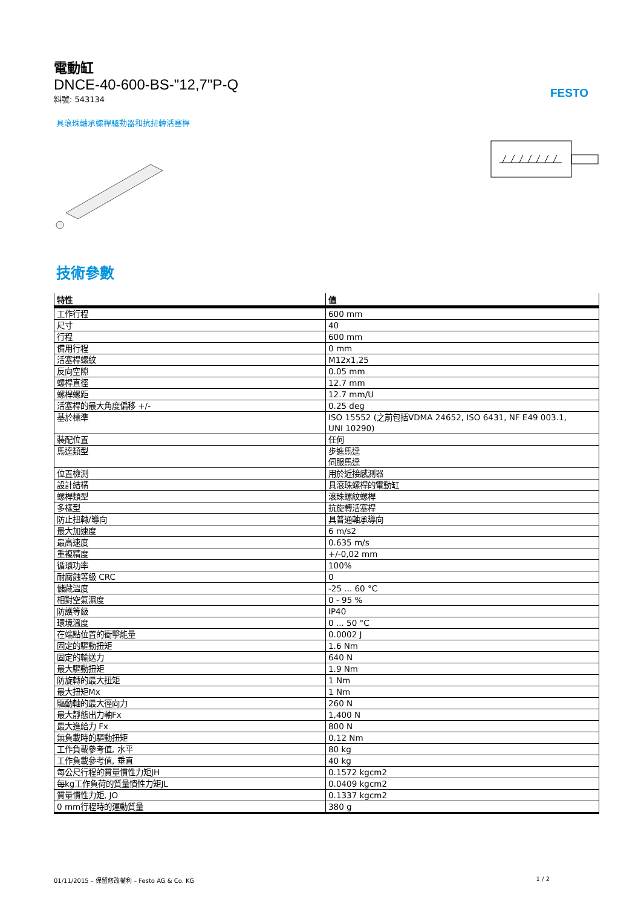FESTO
電動缸
DNCE-40-600-BS-"12,7"P-Q
料號: 543134
具滾珠軸承螺桿驅動器和抗扭轉活塞桿
技術參數
| 特性 | 值 |
| --- | --- |
| 工作行程 | 600 mm |
| 尺寸 | 40 |
| 行程 | 600 mm |
| 備用行程 | 0 mm |
| 活塞桿螺紋 | M12x1,25 |
| 反向空隙 | 0.05 mm |
| 螺桿直徑 | 12.7 mm |
| 螺桿螺距 | 12.7 mm/U |
| 活塞桿的最大角度偏移 +/- | 0.25 deg |
| 基於標準 | ISO 15552 (之前包括VDMA 24652, ISO 6431, NF E49 003.1, UNI 10290) |
| 裝配位置 | 任何 |
| 馬達類型 | 步進馬達 伺服馬達 |
| 位置檢測 | 用於近接感測器 |
| 設計結構 | 具滾珠螺桿的電動缸 |
| 螺桿類型 | 滾珠螺紋螺桿 |
| 多樣型 | 抗旋轉活塞桿 |
| 防止扭轉/導向 | 具普通軸承導向 |
| 最大加速度 | 6 m/s2 |
| 最高速度 | 0.635 m/s |
| 重複精度 | +/-0,02 mm |
| 循環功率 | 100% |
| 耐腐蝕等級 CRC | 0 |
| 儲藏溫度 | -25 ... 60 °C |
| 相對空氣濕度 | 0 - 95 % |
| 防護等級 | IP40 |
| 環境溫度 | 0 ... 50 °C |
| 在端點位置的衝擊能量 | 0.0002 J |
| 固定的驅動扭矩 | 1.6 Nm |
| 固定的輸送力 | 640 N |
| 最大驅動扭矩 | 1.9 Nm |
| 防旋轉的最大扭矩 | 1 Nm |
| 最大扭矩Mx | 1 Nm |
| 驅動軸的最大徑向力 | 260 N |
| 最大靜態出力軸Fx | 1,400 N |
| 最大進給力 Fx | 800 N |
| 無負載時的驅動扭矩 | 0.12 Nm |
| 工作負載參考值, 水平 | 80 kg |
| 工作負載參考值, 垂直 | 40 kg |
| 每公尺行程的質量慣性力矩JH | 0.1572 kgcm2 |
| 每kg工作負荷的質量慣性力矩JL | 0.0409 kgcm2 |
| 質量慣性力矩, JO | 0.1337 kgcm2 |
| 0 mm行程時的運動質量 | 380 g |
01/11/2015 – 保留修改權利 – Festo AG & Co. KG 1 / 2